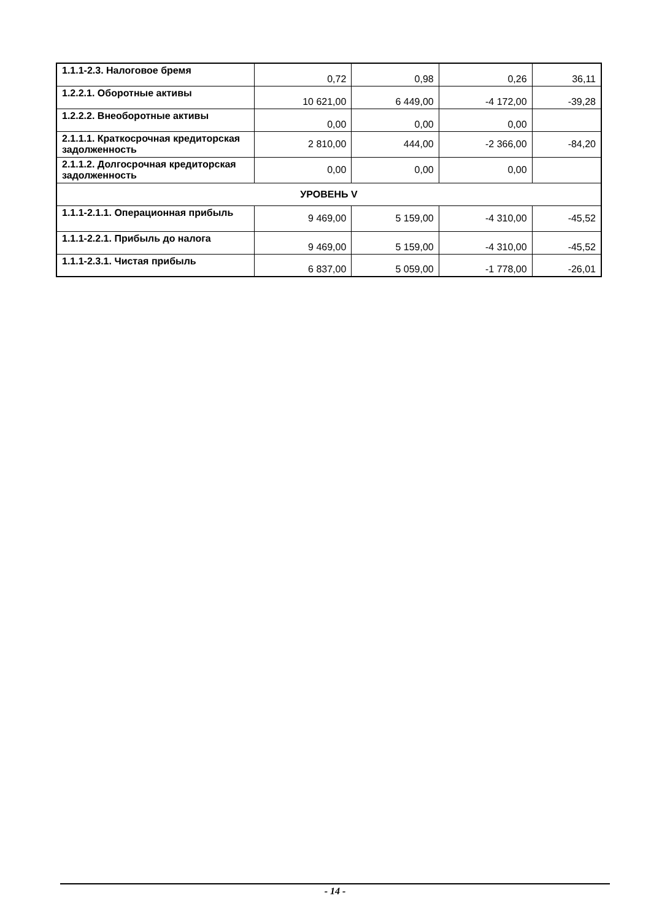| 1.1.1-2.3. Налоговое бремя | 0,72 | 0,98 | 0,26 | 36,11 |
| 1.2.2.1. Оборотные активы | 10 621,00 | 6 449,00 | -4 172,00 | -39,28 |
| 1.2.2.2. Внеоборотные активы | 0,00 | 0,00 | 0,00 | |
| 2.1.1.1. Краткосрочная кредиторская задолженность | 2 810,00 | 444,00 | -2 366,00 | -84,20 |
| 2.1.1.2. Долгосрочная кредиторская задолженность | 0,00 | 0,00 | 0,00 | |
| УРОВЕНЬ V | | | | |
| 1.1.1-2.1.1. Операционная прибыль | 9 469,00 | 5 159,00 | -4 310,00 | -45,52 |
| 1.1.1-2.2.1. Прибыль до налога | 9 469,00 | 5 159,00 | -4 310,00 | -45,52 |
| 1.1.1-2.3.1. Чистая прибыль | 6 837,00 | 5 059,00 | -1 778,00 | -26,01 |
- 14 -